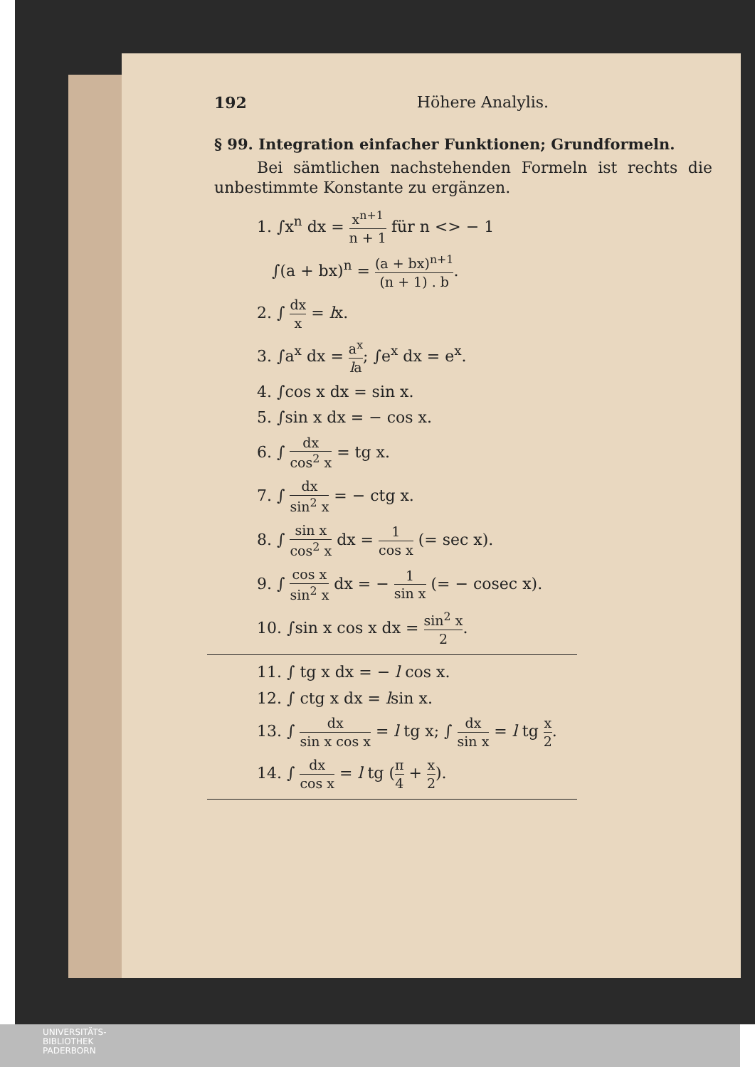192 Höhere Analylis.
§ 99. Integration einfacher Funktionen; Grundformeln.
Bei sämtlichen nachstehenden Formeln ist rechts die unbestimmte Konstante zu ergänzen.
1. ∫x<sup>n</sup> dx = x<sup>n+1</sup> n + 1 für n <> − 1
∫(a + bx)<sup>n</sup> = (a + bx)<sup>n+1</sup> (n + 1) . b.
2. ∫ dx x = lx.
3. ∫a<sup>x</sup> dx = a<sup>x</sup> la; ∫e<sup>x</sup> dx = e<sup>x</sup>.
4. ∫cos x dx = sin x.
5. ∫sin x dx = − cos x.
6. ∫ dx cos<sup>2</sup> x = tg x.
7. ∫ dx sin<sup>2</sup> x = − ctg x.
8. ∫ sin x cos<sup>2</sup> x dx = 1 cos x (= sec x).
9. ∫ cos x sin<sup>2</sup> x dx = − 1 sin x (= − cosec x).
10. ∫sin x cos x dx = sin<sup>2</sup> x 2.
11. ∫ tg x dx = − l cos x.
12. ∫ ctg x dx = lsin x.
13. ∫ dx sin x cos x = l tg x; ∫ dx sin x = l tg x 2.
14. ∫ dx cos x = l tg (π 4 + x 2).
UNIVERSITÄTS-
BIBLIOTHEK
PADERBORN